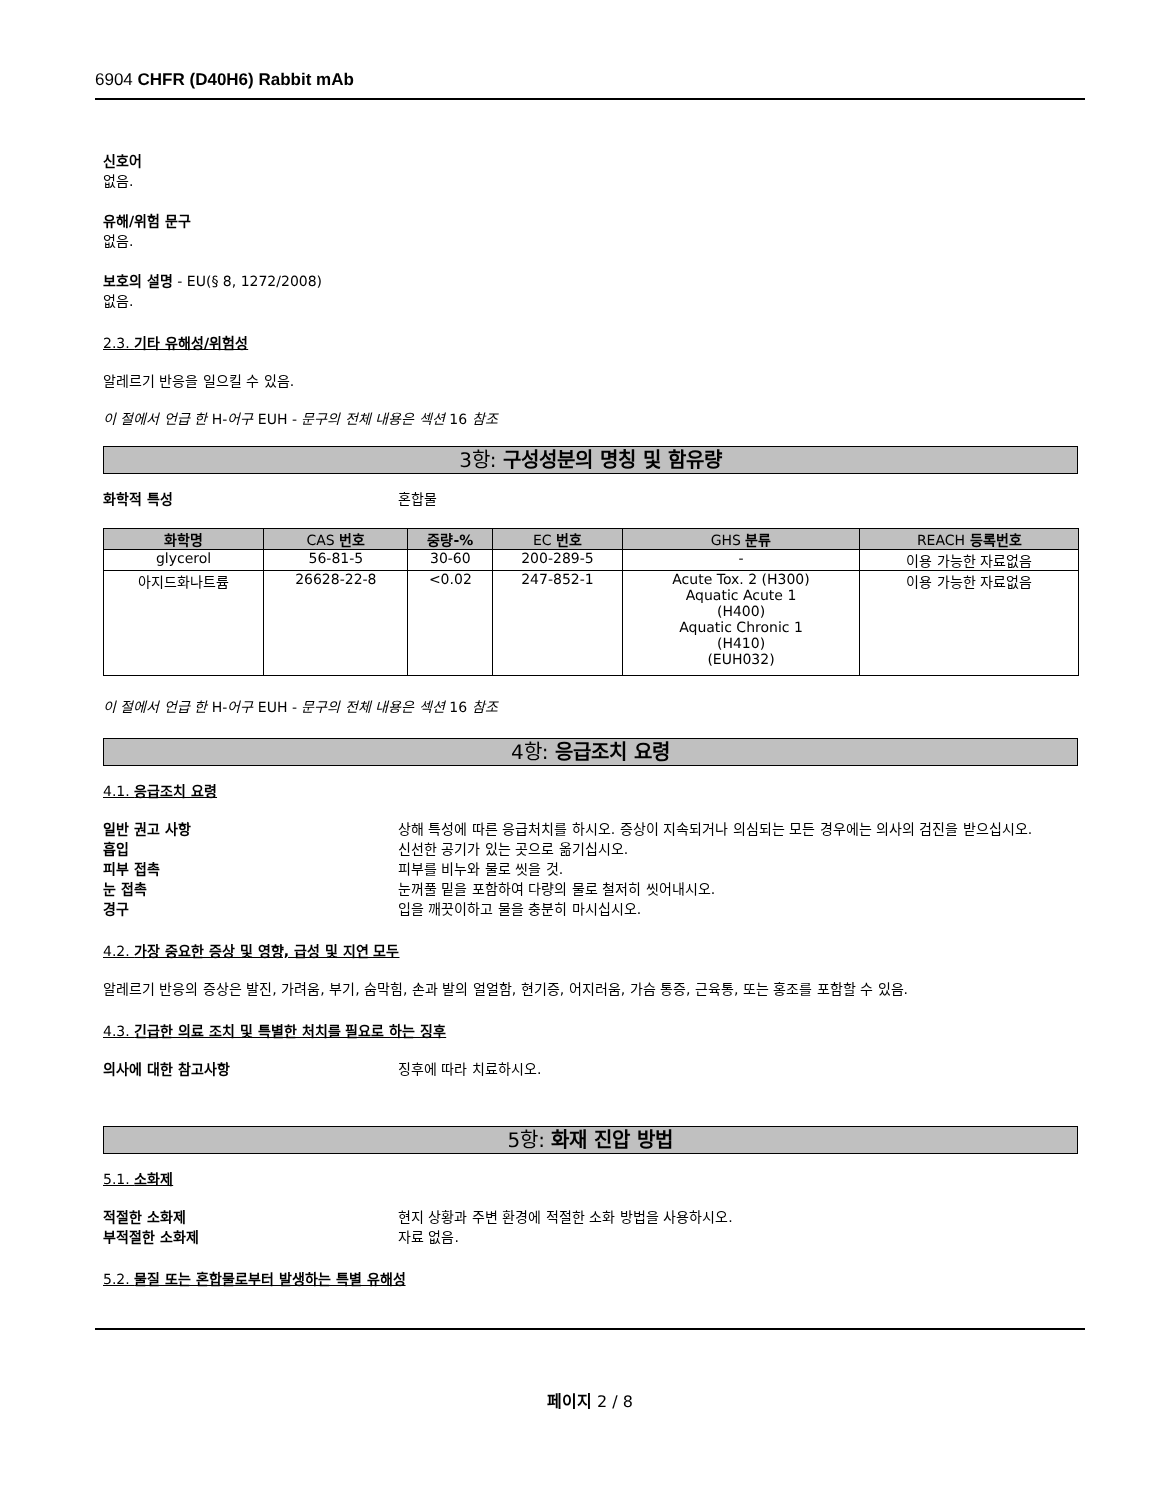6904 CHFR (D40H6) Rabbit mAb
신호어
없음.
유해/위험 문구
없음.
보호의 설명 - EU(§ 8, 1272/2008)
없음.
2.3. 기타 유해성/위험성
알레르기 반응을 일으킬 수 있음.
이 절에서 언급 한 H-어구 EUH - 문구의 전체 내용은 섹션 16 참조
3항: 구성성분의 명칭 및 함유량
화학적 특성 혼합물
| 화학명 | CAS 번호 | 중량-% | EC 번호 | GHS 분류 | REACH 등록번호 |
| --- | --- | --- | --- | --- | --- |
| glycerol | 56-81-5 | 30-60 | 200-289-5 | - | 이용 가능한 자료없음 |
| 아지드화나트륨 | 26628-22-8 | <0.02 | 247-852-1 | Acute Tox. 2 (H300) Aquatic Acute 1 (H400) Aquatic Chronic 1 (H410) (EUH032) | 이용 가능한 자료없음 |
이 절에서 언급 한 H-어구 EUH - 문구의 전체 내용은 섹션 16 참조
4항: 응급조치 요령
4.1. 응급조치 요령
일반 권고 사항 상해 특성에 따른 응급처치를 하시오. 증상이 지속되거나 의심되는 모든 경우에는 의사의 검진을 받으십시오.
흡입 신선한 공기가 있는 곳으로 옮기십시오.
피부 접촉 피부를 비누와 물로 씻을 것.
눈 접촉 눈꺼풀 밑을 포함하여 다량의 물로 철저히 씻어내시오.
경구 입을 깨끗이하고 물을 충분히 마시십시오.
4.2. 가장 중요한 증상 및 영향, 급성 및 지연 모두
알레르기 반응의 증상은 발진, 가려움, 부기, 숨막힘, 손과 발의 얼얼함, 현기증, 어지러움, 가슴 통증, 근육통, 또는 홍조를 포함할 수 있음.
4.3. 긴급한 의료 조치 및 특별한 처치를 필요로 하는 징후
의사에 대한 참고사항 징후에 따라 치료하시오.
5항: 화재 진압 방법
5.1. 소화제
적절한 소화제 현지 상황과 주변 환경에 적절한 소화 방법을 사용하시오.
부적절한 소화제 자료 없음.
5.2. 물질 또는 혼합물로부터 발생하는 특별 유해성
페이지 2 / 8